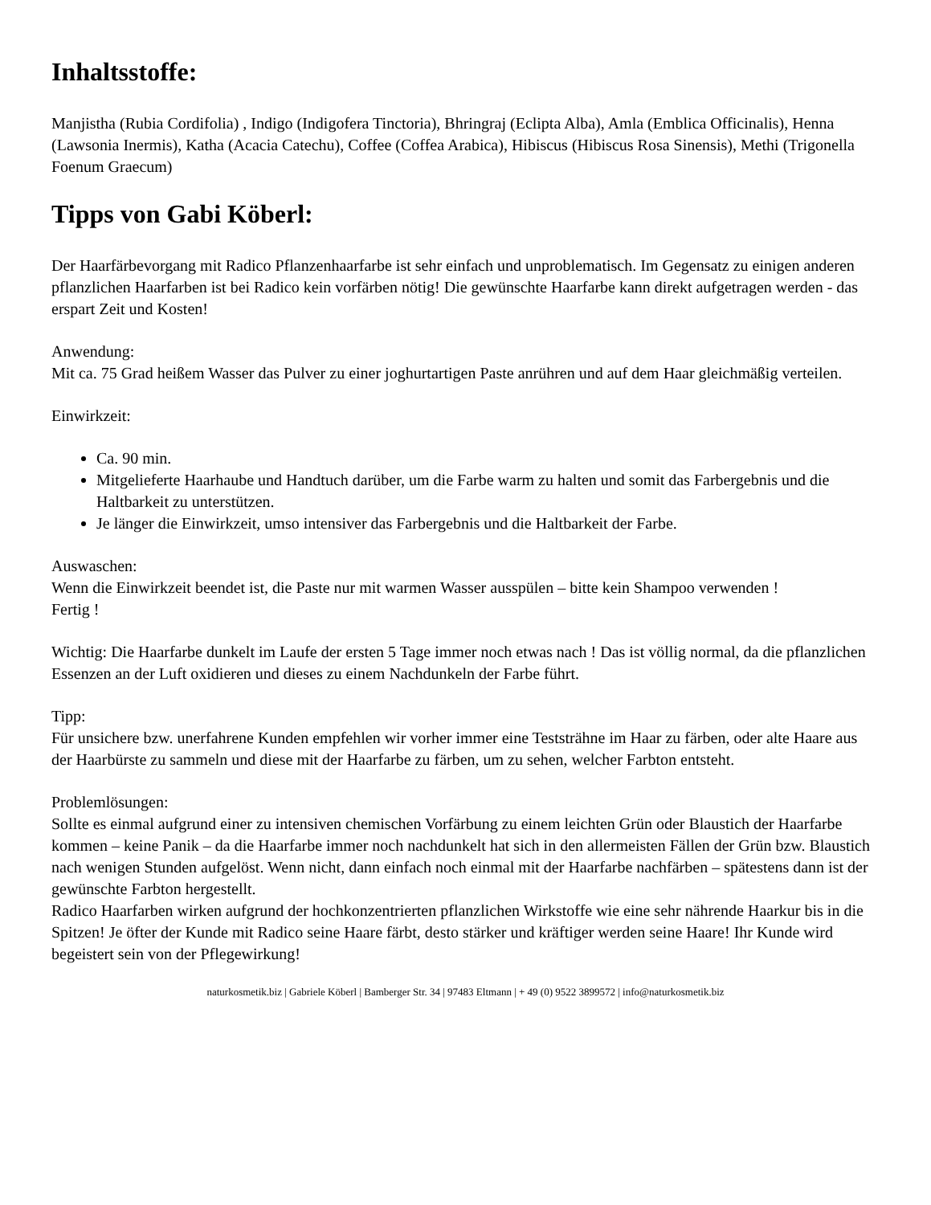Inhaltsstoffe:
Manjistha (Rubia Cordifolia) , Indigo (Indigofera Tinctoria), Bhringraj (Eclipta Alba), Amla (Emblica Officinalis), Henna (Lawsonia Inermis), Katha (Acacia Catechu), Coffee (Coffea Arabica), Hibiscus (Hibiscus Rosa Sinensis), Methi (Trigonella Foenum Graecum)
Tipps von Gabi Köberl:
Der Haarfärbevorgang mit Radico Pflanzenhaarfarbe ist sehr einfach und unproblematisch. Im Gegensatz zu einigen anderen pflanzlichen Haarfarben ist bei Radico kein vorfärben nötig! Die gewünschte Haarfarbe kann direkt aufgetragen werden - das erspart Zeit und Kosten!
Anwendung:
Mit ca. 75 Grad heißem Wasser das Pulver zu einer joghurtartigen Paste anrühren und auf dem Haar gleichmäßig verteilen.
Einwirkzeit:
Ca. 90 min.
Mitgelieferte Haarhaube und Handtuch darüber, um die Farbe warm zu halten und somit das Farbergebnis und die Haltbarkeit zu unterstützen.
Je länger die Einwirkzeit, umso intensiver das Farbergebnis und die Haltbarkeit der Farbe.
Auswaschen:
Wenn die Einwirkzeit beendet ist, die Paste nur mit warmen Wasser ausspülen – bitte kein Shampoo verwenden !
Fertig !
Wichtig: Die Haarfarbe dunkelt im Laufe der ersten 5 Tage immer noch etwas nach ! Das ist völlig normal, da die pflanzlichen Essenzen an der Luft oxidieren und dieses zu einem Nachdunkeln der Farbe führt.
Tipp:
Für unsichere bzw. unerfahrene Kunden empfehlen wir vorher immer eine Teststrähne im Haar zu färben, oder alte Haare aus der Haarbürste zu sammeln und diese mit der Haarfarbe zu färben, um zu sehen, welcher Farbton entsteht.
Problemlösungen:
Sollte es einmal aufgrund einer zu intensiven chemischen Vorfärbung zu einem leichten Grün oder Blaustich der Haarfarbe kommen – keine Panik – da die Haarfarbe immer noch nachdunkelt hat sich in den allermeisten Fällen der Grün bzw. Blaustich nach wenigen Stunden aufgelöst. Wenn nicht, dann einfach noch einmal mit der Haarfarbe nachfärben – spätestens dann ist der gewünschte Farbton hergestellt.
Radico Haarfarben wirken aufgrund der hochkonzentrierten pflanzlichen Wirkstoffe wie eine sehr nährende Haarkur bis in die Spitzen! Je öfter der Kunde mit Radico seine Haare färbt, desto stärker und kräftiger werden seine Haare! Ihr Kunde wird begeistert sein von der Pflegewirkung!
naturkosmetik.biz | Gabriele Köberl | Bamberger Str. 34 | 97483 Eltmann | + 49 (0) 9522 3899572 | info@naturkosmetik.biz